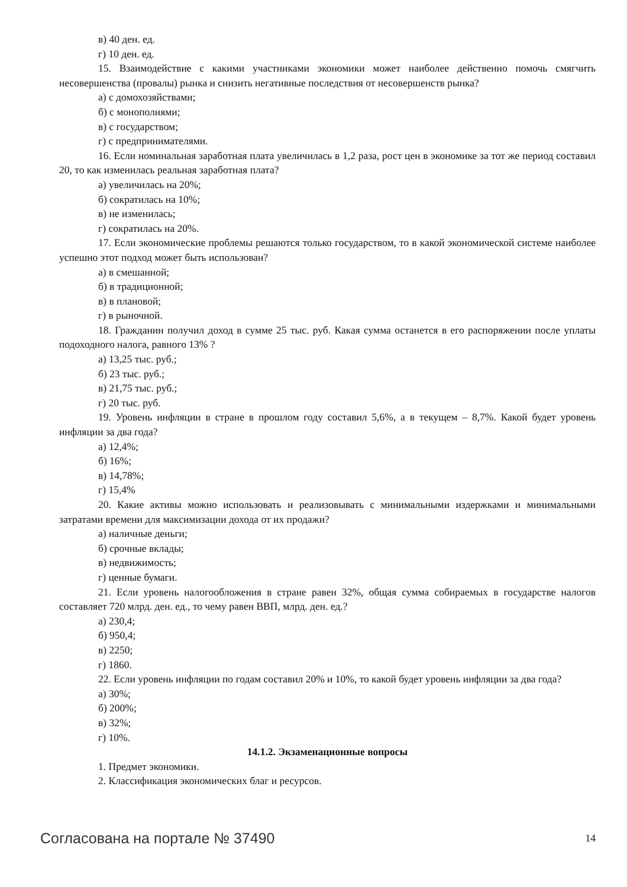в) 40 ден. ед.
г) 10 ден. ед.
15. Взаимодействие с какими участниками экономики может наиболее действенно помочь смягчить несовершенства (провалы) рынка и снизить негативные последствия от несовершенств рынка?
а) с домохозяйствами;
б) с монополиями;
в) с государством;
г) с предпринимателями.
16. Если номинальная заработная плата увеличилась в 1,2 раза, рост цен в экономике за тот же период составил 20, то как изменилась реальная заработная плата?
а) увеличилась на 20%;
б) сократилась на 10%;
в) не изменилась;
г) сократилась на 20%.
17. Если экономические проблемы решаются только государством, то в какой экономической системе наиболее успешно этот подход может быть использован?
а) в смешанной;
б) в традиционной;
в) в плановой;
г) в рыночной.
18. Гражданин получил доход в сумме 25 тыс. руб. Какая сумма останется в его распоряжении после уплаты подоходного налога, равного 13% ?
а) 13,25 тыс. руб.;
б) 23 тыс. руб.;
в) 21,75 тыс. руб.;
г) 20 тыс. руб.
19. Уровень инфляции в стране в прошлом году составил 5,6%, а в текущем – 8,7%. Какой будет уровень инфляции за два года?
а) 12,4%;
б) 16%;
в) 14,78%;
г) 15,4%
20. Какие активы можно использовать и реализовывать с минимальными издержками и минимальными затратами времени для максимизации дохода от их продажи?
а) наличные деньги;
б) срочные вклады;
в) недвижимость;
г) ценные бумаги.
21. Если уровень налогообложения в стране равен 32%, общая сумма собираемых в государстве налогов составляет 720 млрд. ден. ед., то чему равен ВВП, млрд. ден. ед.?
а) 230,4;
б) 950,4;
в) 2250;
г) 1860.
22. Если уровень инфляции по годам составил 20% и 10%, то какой будет уровень инфляции за два года?
а) 30%;
б) 200%;
в) 32%;
г) 10%.
14.1.2. Экзаменационные вопросы
1. Предмет экономики.
2. Классификация экономических благ и ресурсов.
Согласована на портале № 37490 14